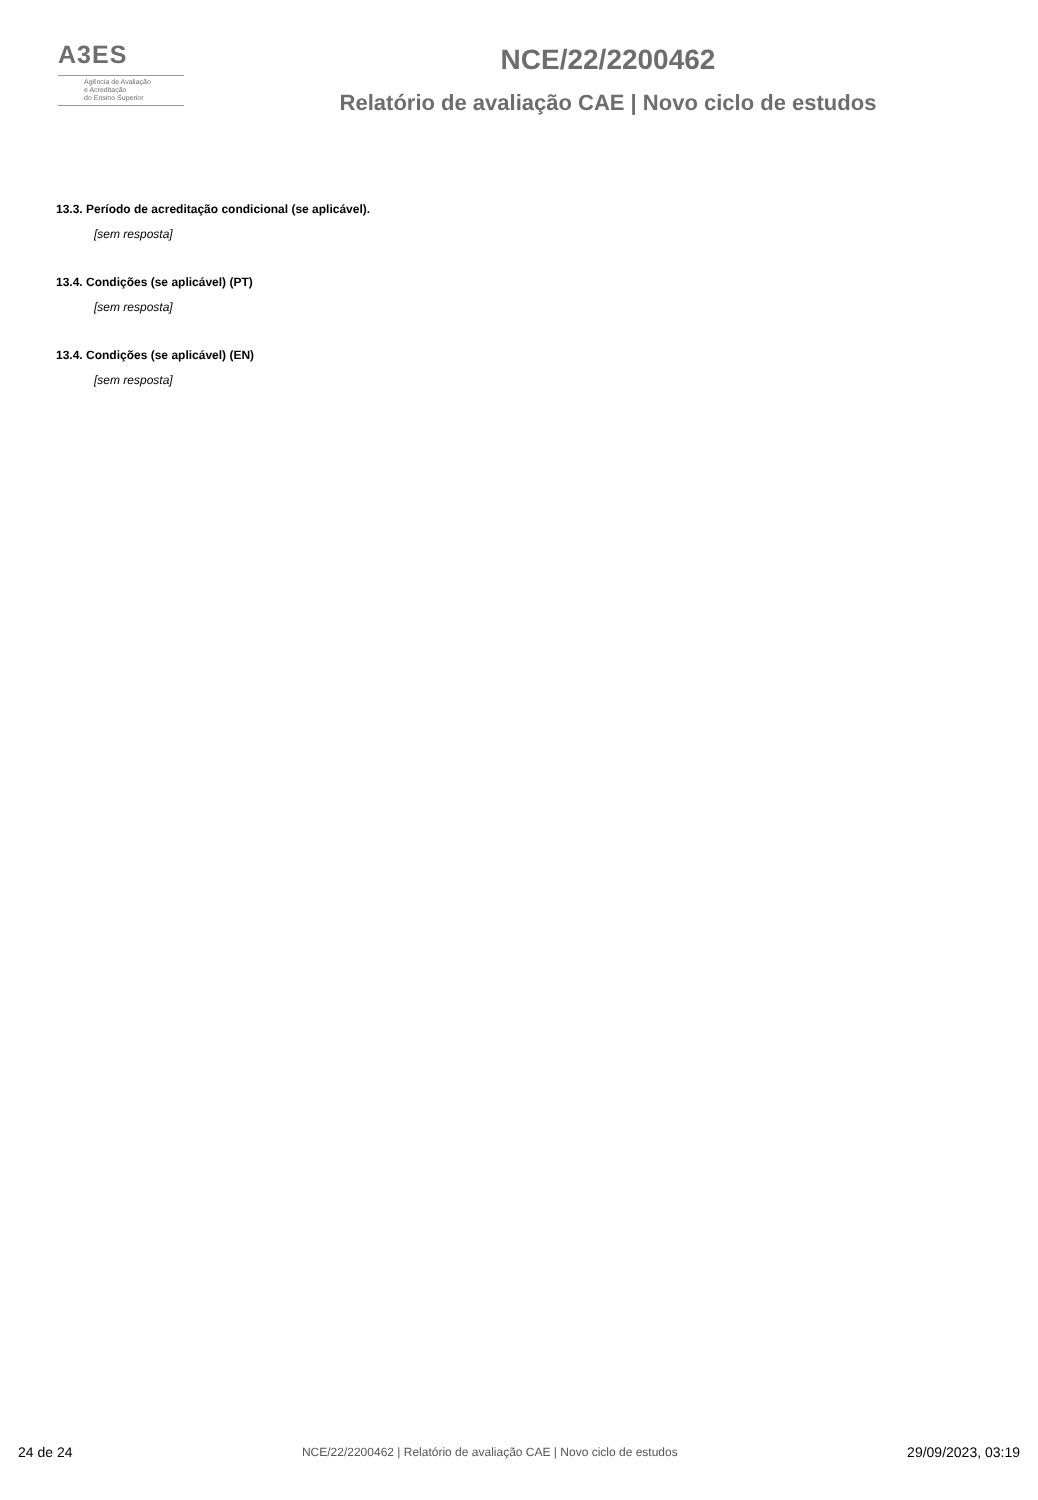A3ES
Agência de Avaliação
e Acreditação
do Ensino Superior
NCE/22/2200462
Relatório de avaliação CAE | Novo ciclo de estudos
13.3. Período de acreditação condicional (se aplicável).
[sem resposta]
13.4. Condições (se aplicável) (PT)
[sem resposta]
13.4. Condições (se aplicável) (EN)
[sem resposta]
24 de 24 NCE/22/2200462 | Relatório de avaliação CAE | Novo ciclo de estudos 29/09/2023, 03:19